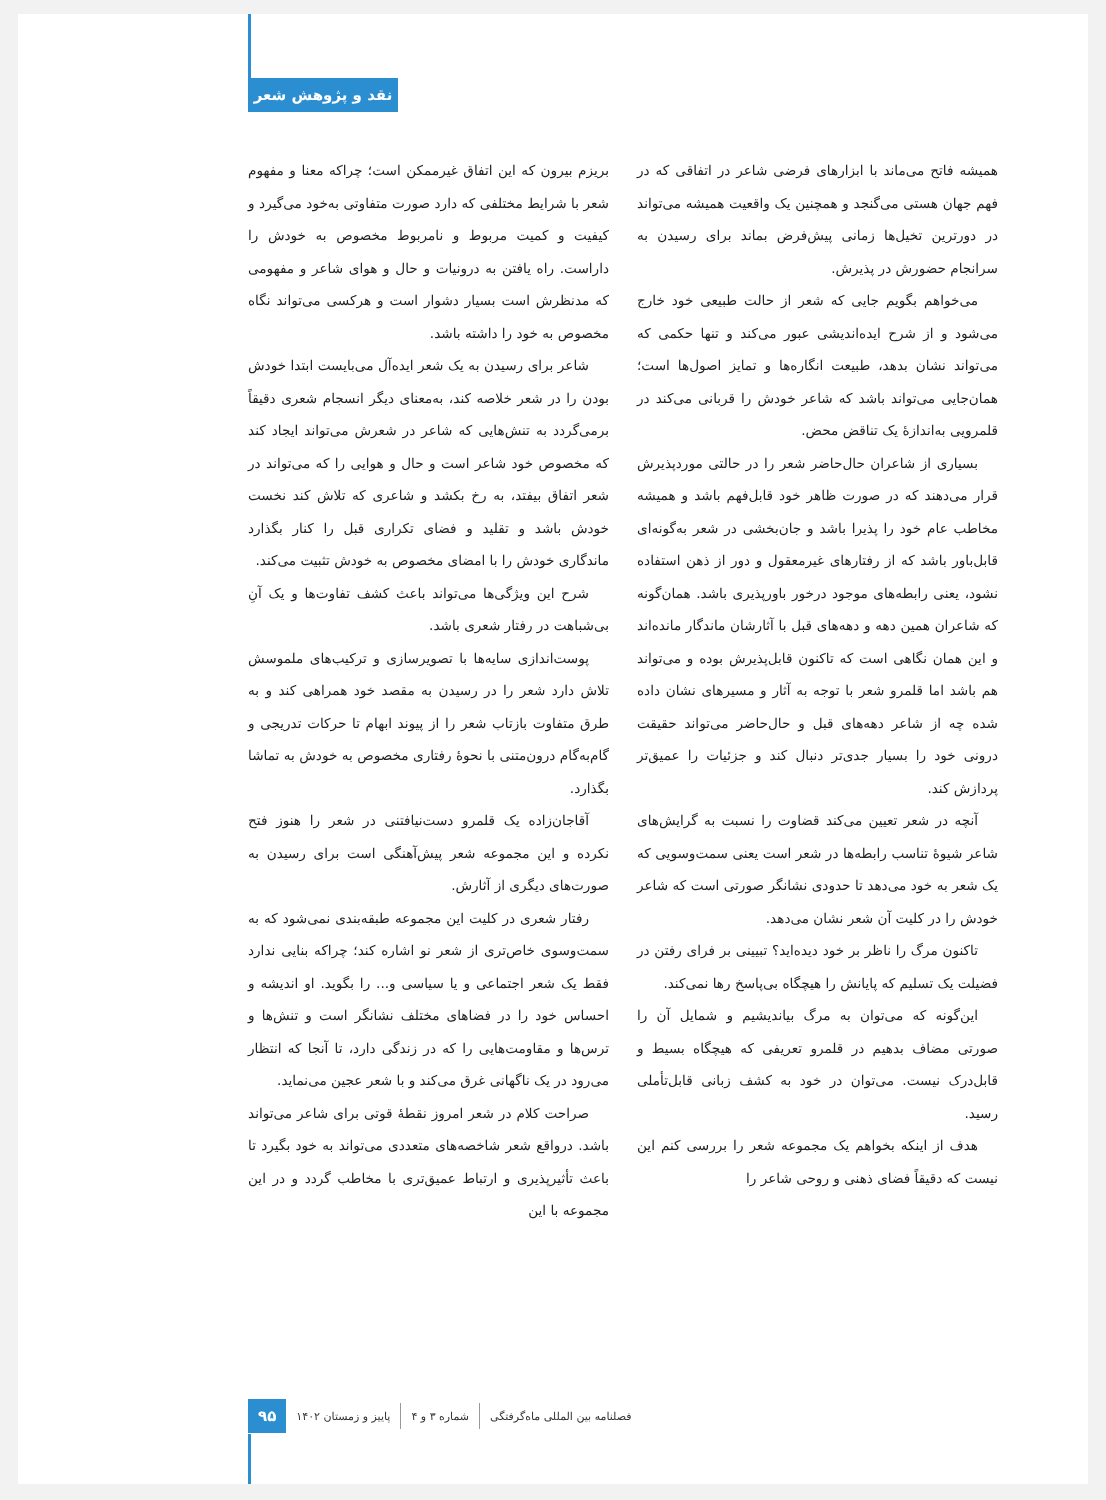نقد و پژوهش شعر
همیشه فاتح می‌ماند با ابزارهای فرضی شاعر در اتفاقی که در فهم جهان هستی می‌گنجد و همچنین یک واقعیت همیشه می‌تواند در دورترین تخیل‌ها زمانی پیش‌فرض بماند برای رسیدن به سرانجام حضورش در پذیرش.
می‌خواهم بگویم جایی که شعر از حالت طبیعی خود خارج می‌شود و از شرح ایده‌اندیشی عبور می‌کند و تنها حکمی که می‌تواند نشان بدهد، طبیعت انگاره‌ها و تمایز اصول‌ها است؛ همان‌جایی می‌تواند باشد که شاعر خودش را قربانی می‌کند در قلمرویی به‌اندازهٔ یک تناقض محض.
بسیاری از شاعران حال‌حاضر شعر را در حالتی موردپذیرش قرار می‌دهند که در صورت ظاهر خود قابل‌فهم باشد و همیشه مخاطب عام خود را پذیرا باشد و جان‌بخشی در شعر به‌گونه‌ای قابل‌باور باشد که از رفتارهای غیرمعقول و دور از ذهن استفاده نشود، یعنی رابطه‌های موجود درخور باورپذیری باشد. همان‌گونه که شاعران همین دهه و دهه‌های قبل با آثارشان ماندگار مانده‌اند و این همان نگاهی است که تاکنون قابل‌پذیرش بوده و می‌تواند هم باشد اما قلمرو شعر با توجه به آثار و مسیرهای نشان داده شده چه از شاعر دهه‌های قبل و حال‌حاضر می‌تواند حقیقت درونی خود را بسیار جدی‌تر دنبال کند و جزئیات را عمیق‌تر پردازش کند.
آنچه در شعر تعیین می‌کند قضاوت را نسبت به گرایش‌های شاعر شیوهٔ تناسب رابطه‌ها در شعر است یعنی سمت‌وسویی که یک شعر به خود می‌دهد تا حدودی نشانگر صورتی است که شاعر خودش را در کلیت آن شعر نشان می‌دهد.
تاکنون مرگ را ناظر بر خود دیده‌اید؟ تبیینی بر فرای رفتن در فضیلت یک تسلیم که پایانش را هیچگاه بی‌پاسخ رها نمی‌کند.
این‌گونه که می‌توان به مرگ بیاندیشیم و شمایل آن را صورتی مضاف بدهیم در قلمرو تعریفی که هیچگاه بسیط و قابل‌درک نیست. می‌توان در خود به کشف زبانی قابل‌تأملی رسید.
هدف از اینکه بخواهم یک مجموعه شعر را بررسی کنم این نیست که دقیقاً فضای ذهنی و روحی شاعر را
بریزم بیرون که این اتفاق غیرممکن است؛ چراکه معنا و مفهوم شعر با شرایط مختلفی که دارد صورت متفاوتی به‌خود می‌گیرد و کیفیت و کمیت مربوط و نامربوط مخصوص به خودش را داراست. راه یافتن به درونیات و حال و هوای شاعر و مفهومی که مدنظرش است بسیار دشوار است و هرکسی می‌تواند نگاه مخصوص به خود را داشته باشد.
شاعر برای رسیدن به یک شعر ایده‌آل می‌بایست ابتدا خودش بودن را در شعر خلاصه کند، به‌معنای دیگر انسجام شعری دقیقاً برمی‌گردد به تنش‌هایی که شاعر در شعرش می‌تواند ایجاد کند که مخصوص خود شاعر است و حال و هوایی را که می‌تواند در شعر اتفاق بیفتد، به رخ بکشد و شاعری که تلاش کند نخست خودش باشد و تقلید و فضای تکراری قبل را کنار بگذارد ماندگاری خودش را با امضای مخصوص به خودش تثبیت می‌کند.
شرح این ویژگی‌ها می‌تواند باعث کشف تفاوت‌ها و یک آنِ بی‌شباهت در رفتار شعری باشد.
پوست‌اندازی سایه‌ها با تصویرسازی و ترکیب‌های ملموسش تلاش دارد شعر را در رسیدن به مقصد خود همراهی کند و به طرق متفاوت بازتاب شعر را از پیوند ابهام تا حرکات تدریجی و گام‌به‌گام درون‌متنی با نحوهٔ رفتاری مخصوص به خودش به تماشا بگذارد.
آقاجان‌زاده یک قلمرو دست‌نیافتنی در شعر را هنوز فتح نکرده و این مجموعه شعر پیش‌آهنگی است برای رسیدن به صورت‌های دیگری از آثارش.
رفتار شعری در کلیت این مجموعه طبقه‌بندی نمی‌شود که به سمت‌وسوی خاص‌تری از شعر نو اشاره کند؛ چراکه بنایی ندارد فقط یک شعر اجتماعی و یا سیاسی و... را بگوید. او اندیشه و احساس خود را در فضاهای مختلف نشانگر است و تنش‌ها و ترس‌ها و مقاومت‌هایی را که در زندگی دارد، تا آنجا که انتظار می‌رود در یک ناگهانی غرق می‌کند و با شعر عجین می‌نماید.
صراحت کلام در شعر امروز نقطهٔ قوتی برای شاعر می‌تواند باشد. درواقع شعر شاخصه‌های متعددی می‌تواند به خود بگیرد تا باعث تأثیرپذیری و ارتباط عمیق‌تری با مخاطب گردد و در این مجموعه با این
فصلنامه بین المللی ماه‌گرفتگی شماره ۳ و ۴ پاییز و زمستان ۱۴۰۲ ۹۵